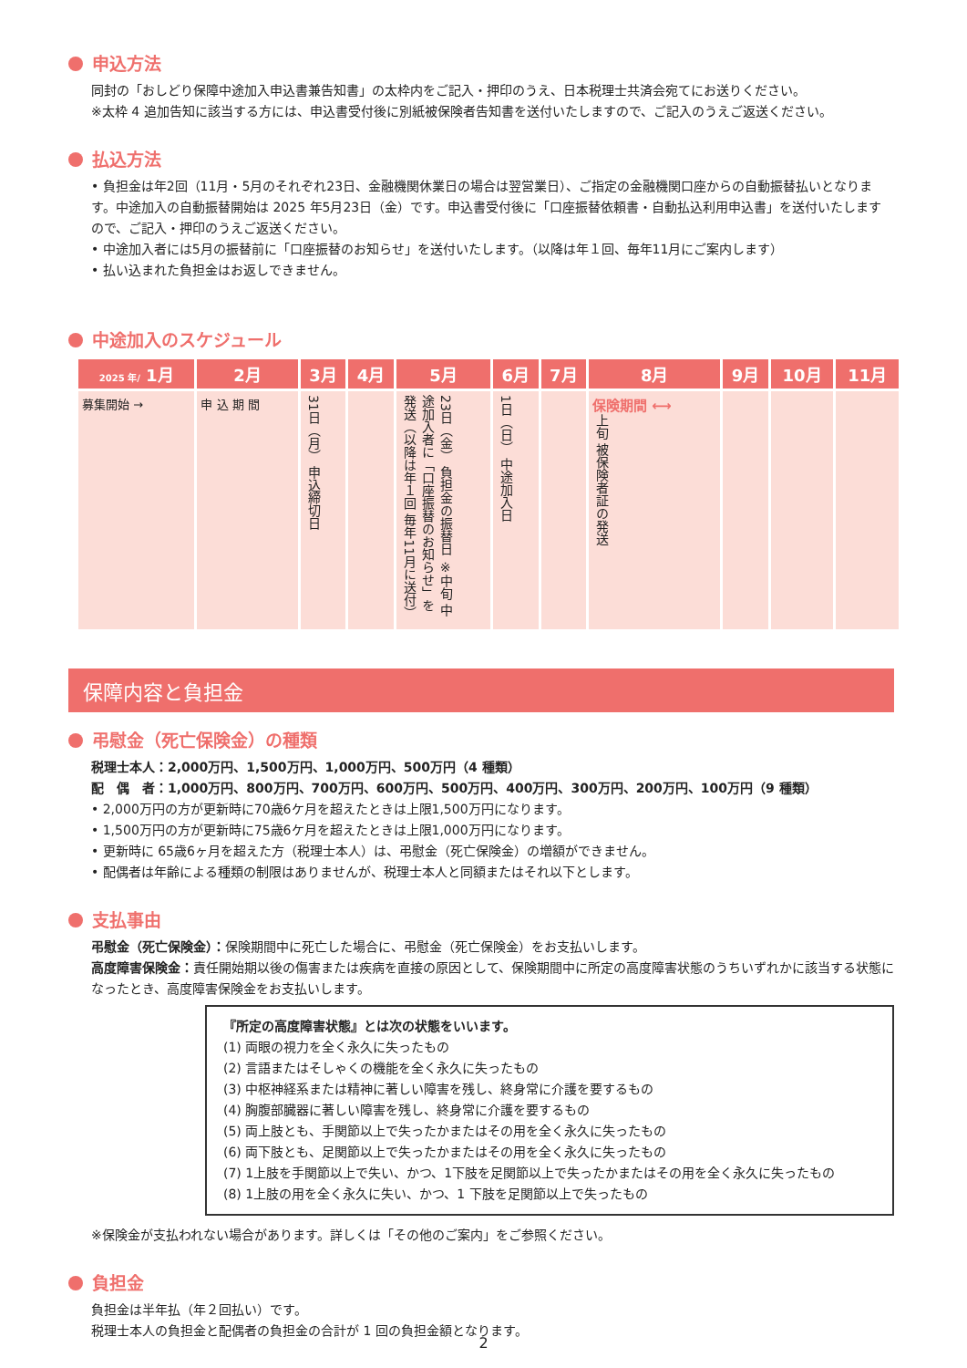申込方法
同封の「おしどり保障中途加入申込書兼告知書」の太枠内をご記入・押印のうえ、日本税理士共済会宛てにお送りください。
※太枠 4 追加告知に該当する方には、申込書受付後に別紙被保険者告知書を送付いたしますので、ご記入のうえご返送ください。
払込方法
• 負担金は年2回（11月・5月のそれぞれ23日、金融機関休業日の場合は翌営業日）、ご指定の金融機関口座からの自動振替払いとなります。中途加入の自動振替開始は 2025 年5月23日（金）です。申込書受付後に「口座振替依頼書・自動払込利用申込書」を送付いたしますので、ご記入・押印のうえご返送ください。
• 中途加入者には5月の振替前に「口座振替のお知らせ」を送付いたします。（以降は年１回、毎年11月にご案内します）
• 払い込まれた負担金はお返しできません。
中途加入のスケジュール
| 2025 年/ 1月 | 2月 | 3月 | 4月 | 5月 | 6月 | 7月 | 8月 | 9月 | 10月 | 11月 |
| --- | --- | --- | --- | --- | --- | --- | --- | --- | --- | --- |
| 募集開始 → | 申 込 期 間 | 31日（月） 申込締切日 | | 23日（金） 負担金の振替日 ※中旬 中途加入者に「口座振替のお知らせ」を発送（以降は年１回 毎年11月に送付） | 1日（日） 中途加入日 | | 保険期間 ⟷ 上旬 被保険者証の発送 | | | |
保障内容と負担金
弔慰金（死亡保険金）の種類
税理士本人：2,000万円、1,500万円、1,000万円、500万円（4 種類）
配　偶　者：1,000万円、800万円、700万円、600万円、500万円、400万円、300万円、200万円、100万円（9 種類）
• 2,000万円の方が更新時に70歳6ケ月を超えたときは上限1,500万円になります。
• 1,500万円の方が更新時に75歳6ケ月を超えたときは上限1,000万円になります。
• 更新時に 65歳6ヶ月を超えた方（税理士本人）は、弔慰金（死亡保険金）の増額ができません。
• 配偶者は年齢による種類の制限はありませんが、税理士本人と同額またはそれ以下とします。
支払事由
弔慰金（死亡保険金）：保険期間中に死亡した場合に、弔慰金（死亡保険金）をお支払いします。
高度障害保険金：責任開始期以後の傷害または疾病を直接の原因として、保険期間中に所定の高度障害状態のうちいずれかに該当する状態になったとき、高度障害保険金をお支払いします。
『所定の高度障害状態』とは次の状態をいいます。
(1) 両眼の視力を全く永久に失ったもの
(2) 言語またはそしゃくの機能を全く永久に失ったもの
(3) 中枢神経系または精神に著しい障害を残し、終身常に介護を要するもの
(4) 胸腹部臓器に著しい障害を残し、終身常に介護を要するもの
(5) 両上肢とも、手関節以上で失ったかまたはその用を全く永久に失ったもの
(6) 両下肢とも、足関節以上で失ったかまたはその用を全く永久に失ったもの
(7) 1上肢を手関節以上で失い、かつ、1下肢を足関節以上で失ったかまたはその用を全く永久に失ったもの
(8) 1上肢の用を全く永久に失い、かつ、1 下肢を足関節以上で失ったもの
※保険金が支払われない場合があります。詳しくは「その他のご案内」をご参照ください。
負担金
負担金は半年払（年２回払い）です。
税理士本人の負担金と配偶者の負担金の合計が 1 回の負担金額となります。
2